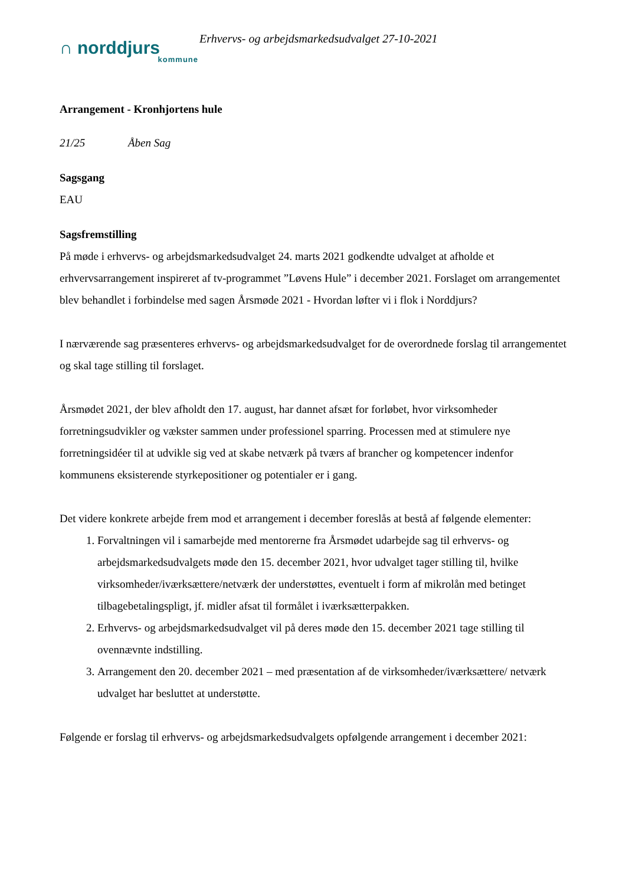∩ norddjurs
kommune
Erhvervs- og arbejdsmarkedsudvalget 27-10-2021
Arrangement - Kronhjortens hule
21/25 Åben Sag
Sagsgang
EAU
Sagsfremstilling
På møde i erhvervs- og arbejdsmarkedsudvalget 24. marts 2021 godkendte udvalget at afholde et erhvervsarrangement inspireret af tv-programmet ”Løvens Hule” i december 2021. Forslaget om arrangementet blev behandlet i forbindelse med sagen Årsmøde 2021 - Hvordan løfter vi i flok i Norddjurs?
I nærværende sag præsenteres erhvervs- og arbejdsmarkedsudvalget for de overordnede forslag til arrangementet og skal tage stilling til forslaget.
Årsmødet 2021, der blev afholdt den 17. august, har dannet afsæt for forløbet, hvor virksomheder forretningsudvikler og vækster sammen under professionel sparring. Processen med at stimulere nye forretningsidéer til at udvikle sig ved at skabe netværk på tværs af brancher og kompetencer indenfor kommunens eksisterende styrkepositioner og potentialer er i gang.
Det videre konkrete arbejde frem mod et arrangement i december foreslås at bestå af følgende elementer:
1. Forvaltningen vil i samarbejde med mentorerne fra Årsmødet udarbejde sag til erhvervs- og arbejdsmarkedsudvalgets møde den 15. december 2021, hvor udvalget tager stilling til, hvilke virksomheder/iværksættere/netværk der understøttes, eventuelt i form af mikrolån med betinget tilbagebetalingspligt, jf. midler afsat til formålet i iværksætterpakken.
2. Erhvervs- og arbejdsmarkedsudvalget vil på deres møde den 15. december 2021 tage stilling til ovennævnte indstilling.
3. Arrangement den 20. december 2021 – med præsentation af de virksomheder/iværksættere/ netværk udvalget har besluttet at understøtte.
Følgende er forslag til erhvervs- og arbejdsmarkedsudvalgets opfølgende arrangement i december 2021: